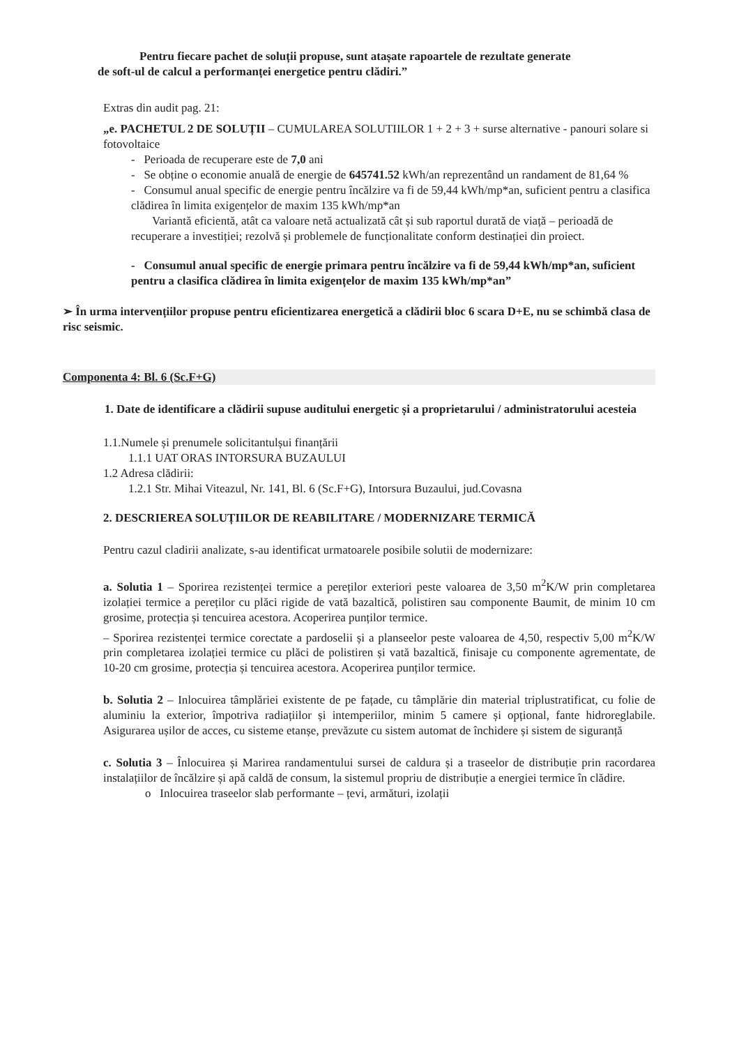Pentru fiecare pachet de soluții propuse, sunt atașate rapoartele de rezultate generate
de soft-ul de calcul a performanței energetice pentru clădiri.”
Extras din audit pag. 21:
„e. PACHETUL 2 DE SOLUȚII – CUMULAREA SOLUTIILOR 1 + 2 + 3 + surse alternative - panouri solare si fotovoltaice
- Perioada de recuperare este de 7,0 ani
- Se obține o economie anuală de energie de 645741.52 kWh/an reprezentând un randament de 81,64 %
- Consumul anual specific de energie pentru încălzire va fi de 59,44 kWh/mp*an, suficient pentru a clasifica clădirea în limita exigențelor de maxim 135 kWh/mp*an
Variantă eficientă, atât ca valoare netă actualizată cât și sub raportul durată de viață – perioadă de recuperare a investiției; rezolvă și problemele de funcționalitate conform destinației din proiect.
- Consumul anual specific de energie primara pentru încălzire va fi de 59,44 kWh/mp*an, suficient pentru a clasifica clădirea în limita exigențelor de maxim 135 kWh/mp*an”
➢ În urma intervențiilor propuse pentru eficientizarea energetică a clădirii bloc 6 scara D+E, nu se schimbă clasa de risc seismic.
Componenta 4: Bl. 6 (Sc.F+G)
1. Date de identificare a clădirii supuse auditului energetic și a proprietarului / administratorului acesteia
1.1.Numele și prenumele solicitantulșui finanțării
1.1.1 UAT ORAS INTORSURA BUZAULUI
1.2 Adresa clădirii:
1.2.1 Str. Mihai Viteazul, Nr. 141, Bl. 6 (Sc.F+G), Intorsura Buzaului, jud.Covasna
2. DESCRIEREA SOLUȚIILOR DE REABILITARE / MODERNIZARE TERMICĂ
Pentru cazul cladirii analizate, s-au identificat urmatoarele posibile solutii de modernizare:
a. Solutia 1 – Sporirea rezistenței termice a pereților exteriori peste valoarea de 3,50 m<sup>2</sup>K/W prin completarea izolației termice a pereților cu plăci rigide de vată bazaltică, polistiren sau componente Baumit, de minim 10 cm grosime, protecția și tencuirea acestora. Acoperirea punților termice.
– Sporirea rezistenței termice corectate a pardoselii și a planseelor peste valoarea de 4,50, respectiv 5,00 m<sup>2</sup>K/W prin completarea izolației termice cu plăci de polistiren și vată bazaltică, finisaje cu componente agrementate, de 10-20 cm grosime, protecția și tencuirea acestora. Acoperirea punților termice.
b. Solutia 2 – Inlocuirea tâmplăriei existente de pe fațade, cu tâmplărie din material triplustratificat, cu folie de aluminiu la exterior, împotriva radiațiilor și intemperiilor, minim 5 camere și opțional, fante hidroreglabile. Asigurarea ușilor de acces, cu sisteme etanșe, prevăzute cu sistem automat de închidere și sistem de siguranță
c. Solutia 3 – Înlocuirea și Marirea randamentului sursei de caldura și a traseelor de distribuție prin racordarea instalațiilor de încălzire și apă caldă de consum, la sistemul propriu de distribuție a energiei termice în clădire.
o Inlocuirea traseelor slab performante – țevi, armături, izolații